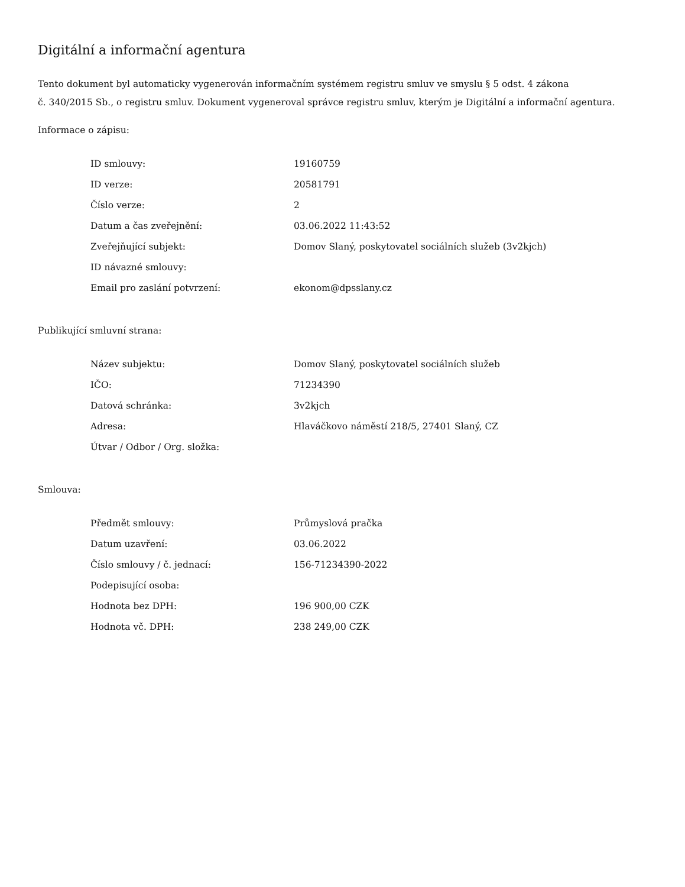Digitální a informační agentura
Tento dokument byl automaticky vygenerován informačním systémem registru smluv ve smyslu § 5 odst. 4 zákona
č. 340/2015 Sb., o registru smluv. Dokument vygeneroval správce registru smluv, kterým je Digitální a informační agentura.
Informace o zápisu:
| ID smlouvy: | 19160759 |
| ID verze: | 20581791 |
| Číslo verze: | 2 |
| Datum a čas zveřejnění: | 03.06.2022 11:43:52 |
| Zveřejňující subjekt: | Domov Slaný, poskytovatel sociálních služeb (3v2kjch) |
| ID návazné smlouvy: | |
| Email pro zaslání potvrzení: | ekonom@dpsslany.cz |
Publikující smluvní strana:
| Název subjektu: | Domov Slaný, poskytovatel sociálních služeb |
| IČO: | 71234390 |
| Datová schránka: | 3v2kjch |
| Adresa: | Hlaváčkovo náměstí 218/5, 27401 Slaný, CZ |
| Útvar / Odbor / Org. složka: | |
Smlouva:
| Předmět smlouvy: | Průmyslová pračka |
| Datum uzavření: | 03.06.2022 |
| Číslo smlouvy / č. jednací: | 156-71234390-2022 |
| Podepisující osoba: | |
| Hodnota bez DPH: | 196 900,00 CZK |
| Hodnota vč. DPH: | 238 249,00 CZK |